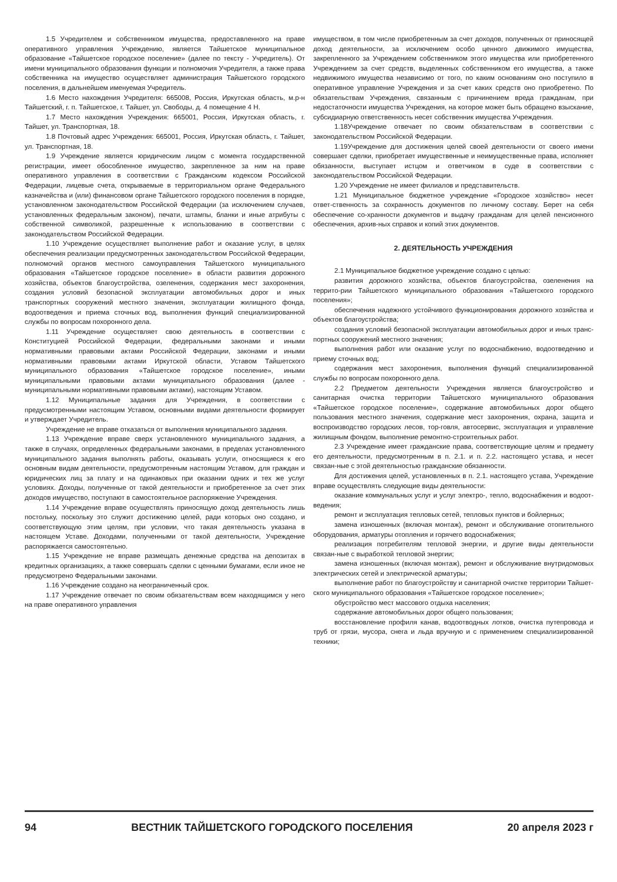1.5 Учредителем и собственником имущества, предоставленного на праве оперативного управления Учреждению, является Тайшетское муниципальное образование «Тайшетское городское поселение» (далее по тексту - Учредитель). От имени муниципального образования функции и полномочия Учредителя, а также права собственника на имущество осуществляет администрация Тайшетского городского поселения, в дальнейшем именуемая Учредитель.
1.6 Место нахождения Учредителя: 665008, Россия, Иркутская область, м.р-н Тайшетский, г. п. Тайшетское, г. Тайшет, ул. Свободы, д. 4 помещение 4 Н.
1.7 Место нахождения Учреждения: 665001, Россия, Иркутская область, г. Тайшет, ул. Транспортная, 18.
1.8 Почтовый адрес Учреждения: 665001, Россия, Иркутская область, г. Тайшет, ул. Транспортная, 18.
1.9 Учреждение является юридическим лицом с момента государственной регистрации, имеет обособленное имущество, закрепленное за ним на праве оперативного управления в соответствии с Гражданским кодексом Российской Федерации, лицевые счета, открываемые в территориальном органе Федерального казначейства и (или) финансовом органе Тайшетского городского поселения в порядке, установленном законодательством Российской Федерации (за исключением случаев, установленных федеральным законом), печати, штампы, бланки и иные атрибуты с собственной символикой, разрешенные к использованию в соответствии с законодательством Российской Федерации.
1.10 Учреждение осуществляет выполнение работ и оказание услуг, в целях обеспечения реализации предусмотренных законодательством Российской Федерации, полномочий органов местного самоуправления Тайшетского муниципального образования «Тайшетское городское поселение» в области развития дорожного хозяйства, объектов благоустройства, озеленения, содержания мест захоронения, создания условий безопасной эксплуатации автомобильных дорог и иных транспортных сооружений местного значения, эксплуатации жилищного фонда, водоотведения и приема сточных вод, выполнения функций специализированной службы по вопросам похоронного дела.
1.11 Учреждение осуществляет свою деятельность в соответствии с Конституцией Российской Федерации, федеральными законами и иными нормативными правовыми актами Российской Федерации, законами и иными нормативными правовыми актами Иркутской области, Уставом Тайшетского муниципального образования «Тайшетское городское поселение», иными муниципальными правовыми актами муниципального образования (далее - муниципальными нормативными правовыми актами), настоящим Уставом.
1.12 Муниципальные задания для Учреждения, в соответствии с предусмотренными настоящим Уставом, основными видами деятельности формирует и утверждает Учредитель.
Учреждение не вправе отказаться от выполнения муниципального задания.
1.13 Учреждение вправе сверх установленного муниципального задания, а также в случаях, определенных федеральными законами, в пределах установленного муниципального задания выполнять работы, оказывать услуги, относящиеся к его основным видам деятельности, предусмотренным настоящим Уставом, для граждан и юридических лиц за плату и на одинаковых при оказании одних и тех же услуг условиях. Доходы, полученные от такой деятельности и приобретенное за счет этих доходов имущество, поступают в самостоятельное распоряжение Учреждения.
1.14 Учреждение вправе осуществлять приносящую доход деятельность лишь постольку, поскольку это служит достижению целей, ради которых оно создано, и соответствующую этим целям, при условии, что такая деятельность указана в настоящем Уставе. Доходами, полученными от такой деятельности, Учреждение распоряжается самостоятельно.
1.15 Учреждение не вправе размещать денежные средства на депозитах в кредитных организациях, а также совершать сделки с ценными бумагами, если иное не предусмотрено Федеральными законами.
1.16 Учреждение создано на неограниченный срок.
1.17 Учреждение отвечает по своим обязательствам всем находящимся у него на праве оперативного управления
имуществом, в том числе приобретенным за счет доходов, полученных от приносящей доход деятельности, за исключением особо ценного движимого имущества, закрепленного за Учреждением собственником этого имущества или приобретенного Учреждением за счет средств, выделенных собственником его имущества, а также недвижимого имущества независимо от того, по каким основаниям оно поступило в оперативное управление Учреждения и за счет каких средств оно приобретено. По обязательствам Учреждения, связанным с причинением вреда гражданам, при недостаточности имущества Учреждения, на которое может быть обращено взыскание, субсидиарную ответственность несет собственник имущества Учреждения.
1.18Учреждение отвечает по своим обязательствам в соответствии с законодательством Российской Федерации.
1.19Учреждение для достижения целей своей деятельности от своего имени совершает сделки, приобретает имущественные и неимущественные права, исполняет обязанности, выступает истцом и ответчиком в суде в соответствии с законодательством Российской Федерации.
1.20 Учреждение не имеет филиалов и представительств.
1.21 Муниципальное бюджетное учреждение «Городское хозяйство» несет ответ-ственность за сохранность документов по личному составу. Берет на себя обеспечение со-хранности документов и выдачу гражданам для целей пенсионного обеспечения, архив-ных справок и копий этих документов.
2. ДЕЯТЕЛЬНОСТЬ УЧРЕЖДЕНИЯ
2.1 Муниципальное бюджетное учреждение создано с целью:
развития дорожного хозяйства, объектов благоустройства, озеленения на террито-рии Тайшетского муниципального образования «Тайшетского городского поселения»;
обеспечения надежного устойчивого функционирования дорожного хозяйства и объектов благоустройства;
создания условий безопасной эксплуатации автомобильных дорог и иных транс-портных сооружений местного значения;
выполнения работ или оказание услуг по водоснабжению, водоотведению и приему сточных вод;
содержания мест захоронения, выполнения функций специализированной службы по вопросам похоронного дела.
2.2 Предметом деятельности Учреждения является благоустройство и санитарная очистка территории Тайшетского муниципального образования «Тайшетское городское поселение», содержание автомобильных дорог общего пользования местного значения, содержание мест захоронения, охрана, защита и воспроизводство городских лесов, тор-говля, автосервис, эксплуатация и управление жилищным фондом, выполнение ремонтно-строительных работ.
2.3 Учреждение имеет гражданские права, соответствующие целям и предмету его деятельности, предусмотренным в п. 2.1. и п. 2.2. настоящего устава, и несет связан-ные с этой деятельностью гражданские обязанности.
Для достижения целей, установленных в п. 2.1. настоящего устава, Учреждение вправе осуществлять следующие виды деятельности:
оказание коммунальных услуг и услуг электро-, тепло, водоснабжения и водоот-ведения;
ремонт и эксплуатация тепловых сетей, тепловых пунктов и бойлерных;
замена изношенных (включая монтаж), ремонт и обслуживание отопительного оборудования, арматуры отопления и горячего водоснабжения;
реализация потребителям тепловой энергии, и другие виды деятельности связан-ные с выработкой тепловой энергии;
замена изношенных (включая монтаж), ремонт и обслуживание внутридомовых электрических сетей и электрической арматуры;
выполнение работ по благоустройству и санитарной очистке территории Тайшет-ского муниципального образования «Тайшетское городское поселение»;
обустройство мест массового отдыха населения;
содержание автомобильных дорог общего пользования;
восстановление профиля канав, водоотводных лотков, очистка путепровода и труб от грязи, мусора, снега и льда вручную и с применением специализированной техники;
94 ВЕСТНИК ТАЙШЕТСКОГО ГОРОДСКОГО ПОСЕЛЕНИЯ 20 апреля 2023 г